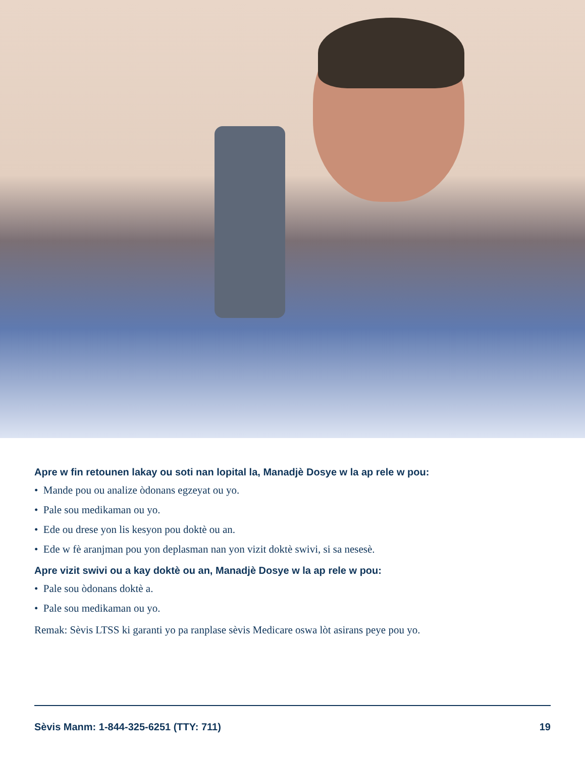Apre w fin retounen lakay ou soti nan lopital la, Manadjè Dosye w la ap rele w pou:
• Mande pou ou analize òdonans egzeyat ou yo.
• Pale sou medikaman ou yo.
• Ede ou drese yon lis kesyon pou doktè ou an.
• Ede w fè aranjman pou yon deplasman nan yon vizit doktè swivi, si sa nesesè.
Apre vizit swivi ou a kay doktè ou an, Manadjè Dosye w la ap rele w pou:
• Pale sou òdonans doktè a.
• Pale sou medikaman ou yo.
Remak: Sèvis LTSS ki garanti yo pa ranplase sèvis Medicare oswa lòt asirans peye pou yo.
Sèvis Manm: 1-844-325-6251 (TTY: 711) 19